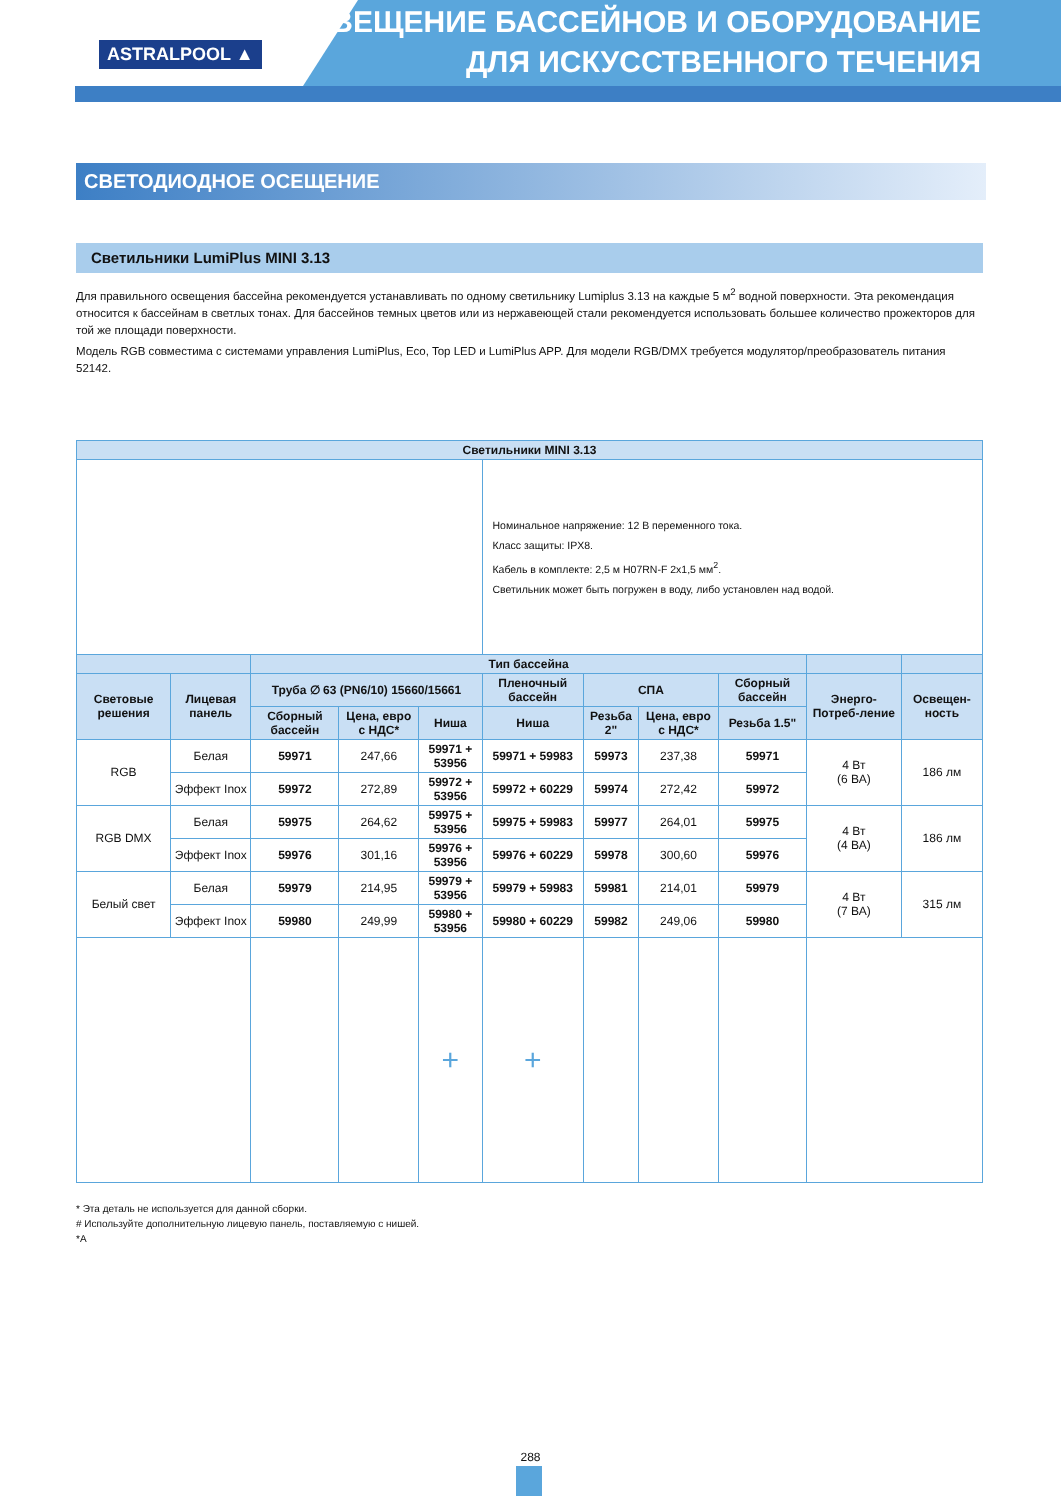ASTRALPOOL ▲
ОСВЕЩЕНИЕ БАССЕЙНОВ И ОБОРУДОВАНИЕ
ДЛЯ ИСКУССТВЕННОГО ТЕЧЕНИЯ
СВЕТОДИОДНОЕ ОСЕЩЕНИЕ
Светильники LumiPlus MINI 3.13
Для правильного освещения бассейна рекомендуется устанавливать по одному светильнику Lumiplus 3.13 на каждые 5 м<sup>2</sup> водной поверхности. Эта рекомендация относится к бассейнам в светлых тонах. Для бассейнов темных цветов или из нержавеющей стали рекомендуется использовать большее количество прожекторов для той же площади поверхности.
Модель RGB совместима с системами управления LumiPlus, Eco, Top LED и LumiPlus APP. Для модели RGB/DMX требуется модулятор/преобразователь питания 52142.
| Светильники MINI 3.13 | | | | | | | | | | |
| --- | --- | --- | --- | --- | --- | --- | --- | --- | --- | --- |
| | | | | | Номинальное напряжение: 12 В переменного тока. Класс защиты: IPX8. Кабель в комплекте: 2,5 м H07RN-F 2x1,5 мм<sup>2</sup>. Светильник может быть погружен в воду, либо установлен над водой. | | | | | |
| | | Тип бассейна | | | | | | | | |
| Световые решения | Лицевая панель | Труба ∅ 63 (PN6/10) 15660/15661 | | | Пленочный бассейн | СПА | | Сборный бассейн | Энерго-Потреб-ление | Освещен-ность |
| | | Сборный бассейн | Цена, евро с НДС* | Ниша | Ниша | Резьба 2" | Цена, евро с НДС* | Резьба 1.5" | | |
| RGB | Белая | 59971 | 247,66 | 59971 + 53956 | 59971 + 59983 | 59973 | 237,38 | 59971 | 4 Вт (6 ВА) | 186 лм |
| | Эффект Inox | 59972 | 272,89 | 59972 + 53956 | 59972 + 60229 | 59974 | 272,42 | 59972 | | |
| RGB DMX | Белая | 59975 | 264,62 | 59975 + 53956 | 59975 + 59983 | 59977 | 264,01 | 59975 | 4 Вт (4 ВА) | 186 лм |
| | Эффект Inox | 59976 | 301,16 | 59976 + 53956 | 59976 + 60229 | 59978 | 300,60 | 59976 | | |
| Белый свет | Белая | 59979 | 214,95 | 59979 + 53956 | 59979 + 59983 | 59981 | 214,01 | 59979 | 4 Вт (7 ВА) | 315 лм |
| | Эффект Inox | 59980 | 249,99 | 59980 + 53956 | 59980 + 60229 | 59982 | 249,06 | 59980 | | |
| | | | | + | + | | | | | |
* Эта деталь не используется для данной сборки.
# Используйте дополнительную лицевую панель, поставляемую с нишей.
*A
288